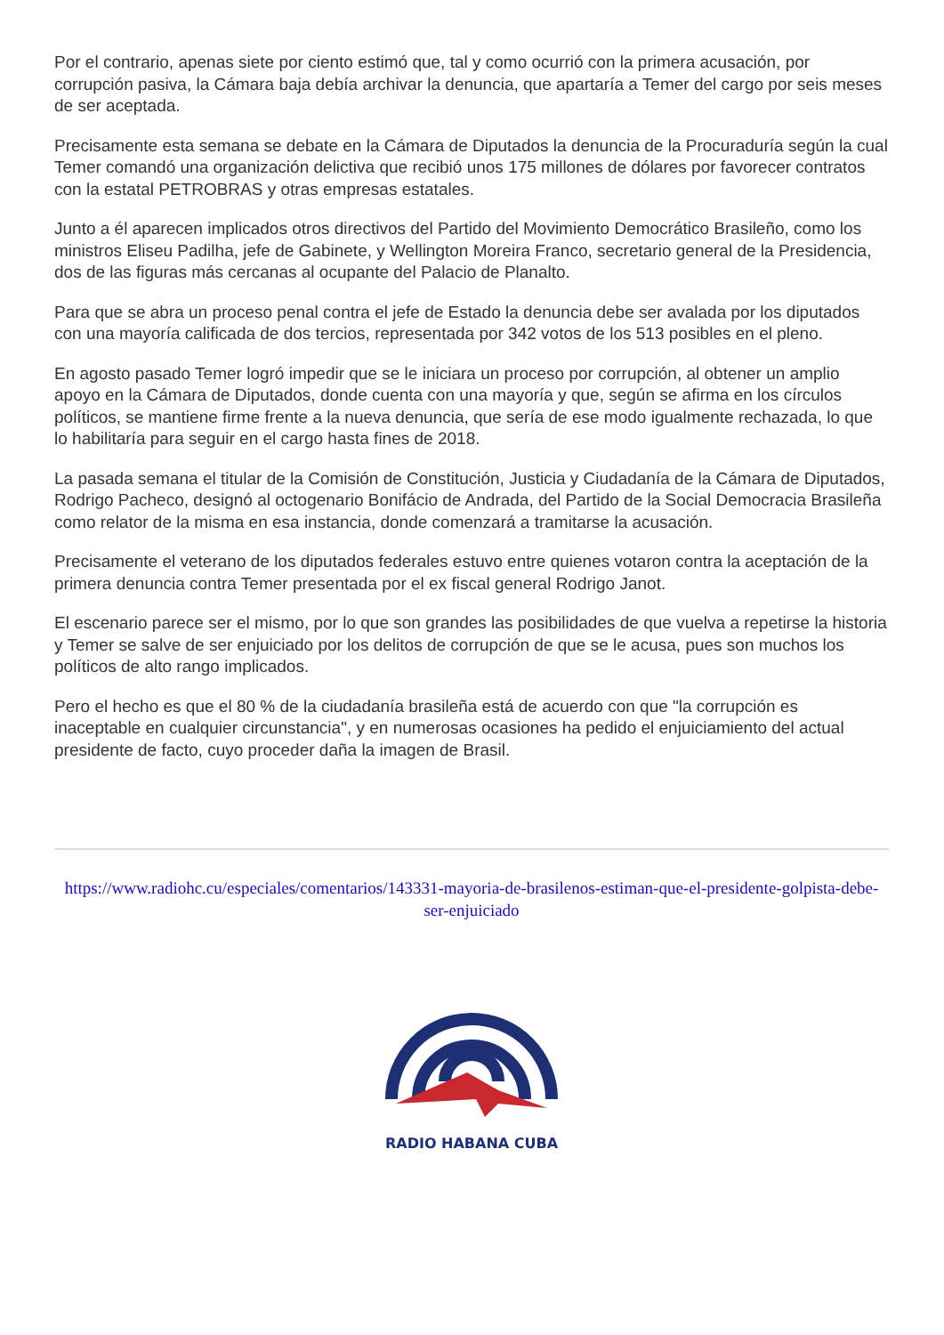Por el contrario, apenas siete por ciento estimó que, tal y como ocurrió con la primera acusación, por corrupción pasiva, la Cámara baja debía archivar la denuncia, que apartaría a Temer del cargo por seis meses de ser aceptada.
Precisamente esta semana se debate en la Cámara de Diputados la denuncia de la Procuraduría según la cual Temer comandó una organización delictiva que recibió unos 175 millones de dólares por favorecer contratos con la estatal PETROBRAS y otras empresas estatales.
Junto a él aparecen implicados otros directivos del Partido del Movimiento Democrático Brasileño, como los ministros Eliseu Padilha, jefe de Gabinete, y Wellington Moreira Franco, secretario general de la Presidencia, dos de las figuras más cercanas al ocupante del Palacio de Planalto.
Para que se abra un proceso penal contra el jefe de Estado la denuncia debe ser avalada por los diputados con una mayoría calificada de dos tercios, representada por 342 votos de los 513 posibles en el pleno.
En agosto pasado Temer logró impedir que se le iniciara un proceso por corrupción, al obtener un amplio apoyo en la Cámara de Diputados, donde cuenta con una mayoría y que, según se afirma en los círculos políticos, se mantiene firme frente a la nueva denuncia, que sería de ese modo igualmente rechazada, lo que lo habilitaría para seguir en el cargo hasta fines de 2018.
La pasada semana el titular de la Comisión de Constitución, Justicia y Ciudadanía de la Cámara de Diputados, Rodrigo Pacheco, designó al octogenario Bonifácio de Andrada, del Partido de la Social Democracia Brasileña como relator de la misma en esa instancia, donde comenzará a tramitarse la acusación.
Precisamente el veterano de los diputados federales estuvo entre quienes votaron contra la aceptación de la primera denuncia contra Temer presentada por el ex fiscal general Rodrigo Janot.
El escenario parece ser el mismo, por lo que son grandes las posibilidades de que vuelva a repetirse la historia y Temer se salve de ser enjuiciado por los delitos de corrupción de que se le acusa, pues son muchos los políticos de alto rango implicados.
Pero el hecho es que el 80 % de la ciudadanía brasileña está de acuerdo con que "la corrupción es inaceptable en cualquier circunstancia", y en numerosas ocasiones ha pedido el enjuiciamiento del actual presidente de facto, cuyo proceder daña la imagen de Brasil.
https://www.radiohc.cu/especiales/comentarios/143331-mayoria-de-brasilenos-estiman-que-el-presidente-golpista-debe-ser-enjuiciado
RADIO HABANA CUBA